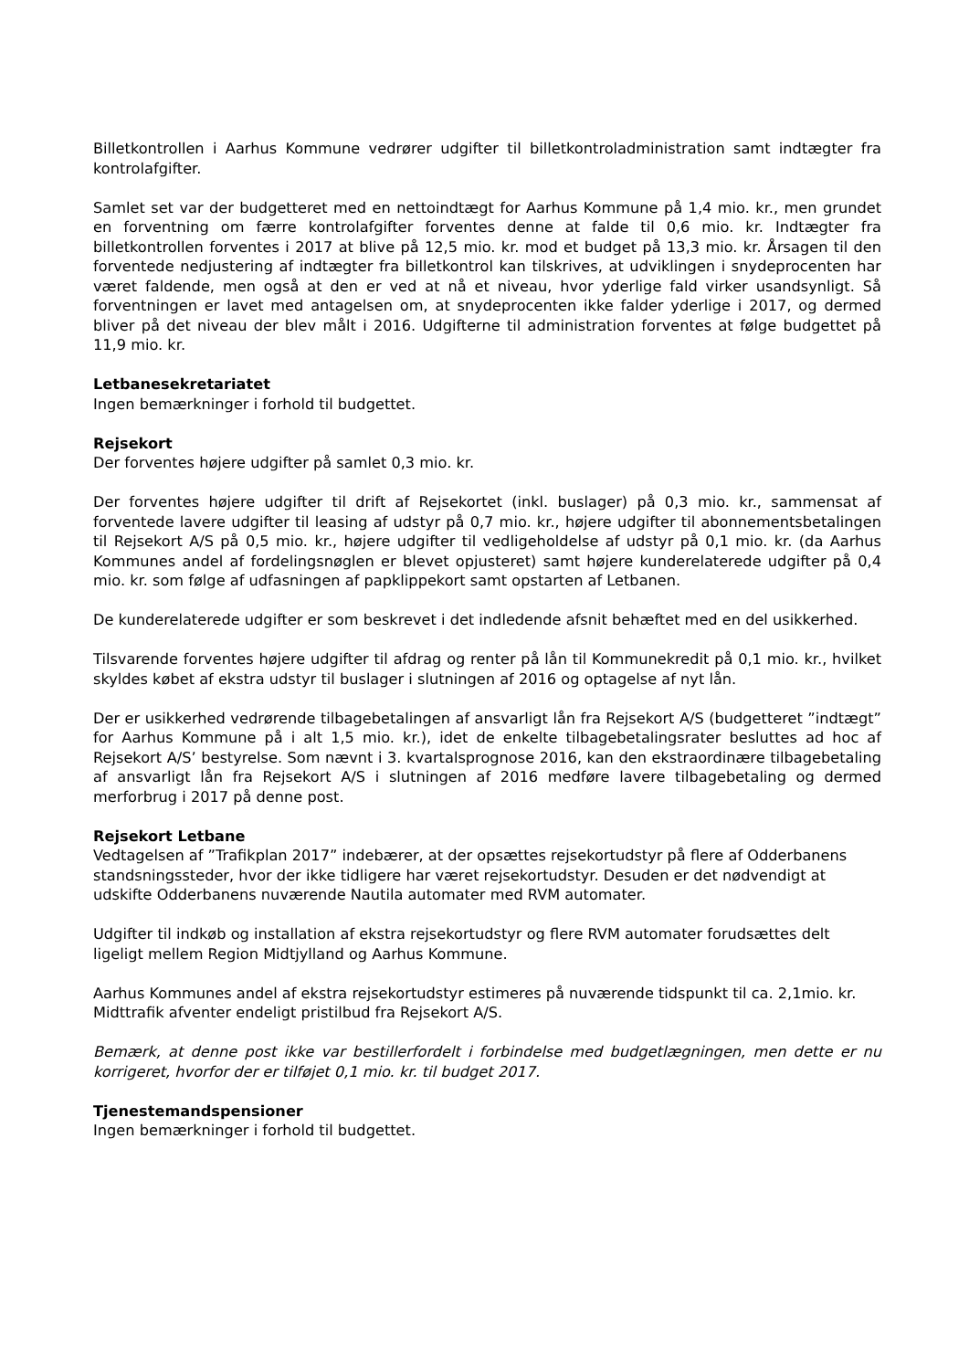Billetkontrollen i Aarhus Kommune vedrører udgifter til billetkontroladministration samt indtægter fra kontrolafgifter.
Samlet set var der budgetteret med en nettoindtægt for Aarhus Kommune på 1,4 mio. kr., men grundet en forventning om færre kontrolafgifter forventes denne at falde til 0,6 mio. kr. Indtægter fra billetkontrollen forventes i 2017 at blive på 12,5 mio. kr. mod et budget på 13,3 mio. kr. Årsagen til den forventede nedjustering af indtægter fra billetkontrol kan tilskrives, at udviklingen i snydeprocenten har været faldende, men også at den er ved at nå et niveau, hvor yderlige fald virker usandsynligt. Så forventningen er lavet med antagelsen om, at snydeprocenten ikke falder yderlige i 2017, og dermed bliver på det niveau der blev målt i 2016. Udgifterne til administration forventes at følge budgettet på 11,9 mio. kr.
Letbanesekretariatet
Ingen bemærkninger i forhold til budgettet.
Rejsekort
Der forventes højere udgifter på samlet 0,3 mio. kr.
Der forventes højere udgifter til drift af Rejsekortet (inkl. buslager) på 0,3 mio. kr., sammensat af forventede lavere udgifter til leasing af udstyr på 0,7 mio. kr., højere udgifter til abonnementsbetalingen til Rejsekort A/S på 0,5 mio. kr., højere udgifter til vedligeholdelse af udstyr på 0,1 mio. kr. (da Aarhus Kommunes andel af fordelingsnøglen er blevet opjusteret) samt højere kunderelaterede udgifter på 0,4 mio. kr. som følge af udfasningen af papklippekort samt opstarten af Letbanen.
De kunderelaterede udgifter er som beskrevet i det indledende afsnit behæftet med en del usikkerhed.
Tilsvarende forventes højere udgifter til afdrag og renter på lån til Kommunekredit på 0,1 mio. kr., hvilket skyldes købet af ekstra udstyr til buslager i slutningen af 2016 og optagelse af nyt lån.
Der er usikkerhed vedrørende tilbagebetalingen af ansvarligt lån fra Rejsekort A/S (budgetteret ”indtægt” for Aarhus Kommune på i alt 1,5 mio. kr.), idet de enkelte tilbagebetalingsrater besluttes ad hoc af Rejsekort A/S’ bestyrelse. Som nævnt i 3. kvartalsprognose 2016, kan den ekstraordinære tilbagebetaling af ansvarligt lån fra Rejsekort A/S i slutningen af 2016 medføre lavere tilbagebetaling og dermed merforbrug i 2017 på denne post.
Rejsekort Letbane
Vedtagelsen af ”Trafikplan 2017” indebærer, at der opsættes rejsekortudstyr på flere af Odderbanens standsningssteder, hvor der ikke tidligere har været rejsekortudstyr. Desuden er det nødvendigt at udskifte Odderbanens nuværende Nautila automater med RVM automater.
Udgifter til indkøb og installation af ekstra rejsekortudstyr og flere RVM automater forudsættes delt ligeligt mellem Region Midtjylland og Aarhus Kommune.
Aarhus Kommunes andel af ekstra rejsekortudstyr estimeres på nuværende tidspunkt til ca. 2,1mio. kr. Midttrafik afventer endeligt pristilbud fra Rejsekort A/S.
Bemærk, at denne post ikke var bestillerfordelt i forbindelse med budgetlægningen, men dette er nu korrigeret, hvorfor der er tilføjet 0,1 mio. kr. til budget 2017.
Tjenestemandspensioner
Ingen bemærkninger i forhold til budgettet.